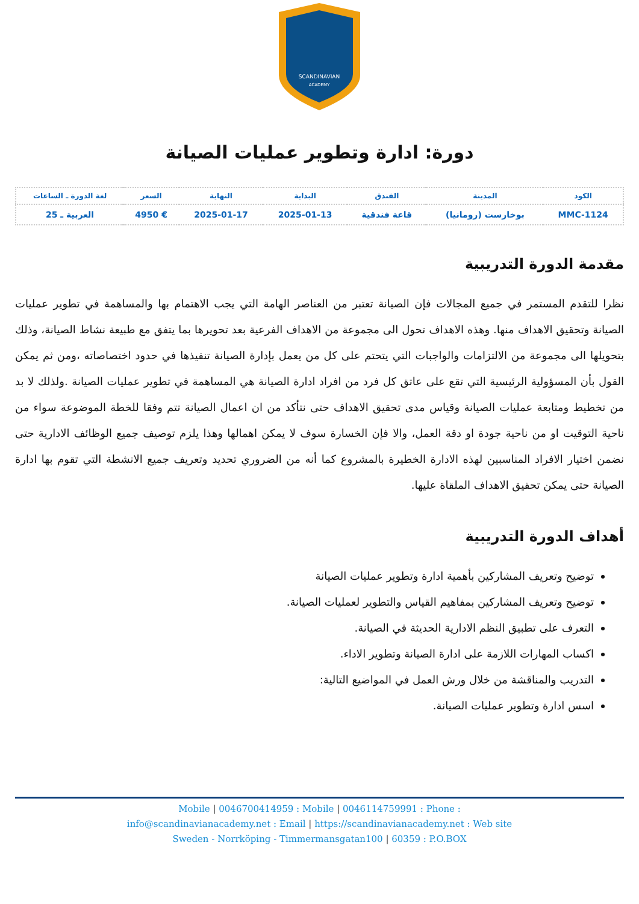SCANDINAVIAN
ACADEMY
دورة: ادارة وتطوير عمليات الصيانة
| الكود | المدينة | الفندق | البداية | النهاية | السعر | لغة الدورة ـ الساعات |
| --- | --- | --- | --- | --- | --- | --- |
| MMC-1124 | بوخارست (رومانيا) | قاعة فندقية | 2025-01-13 | 2025-01-17 | € 4950 | العربية ـ 25 |
مقدمة الدورة التدريبية
نظرا للتقدم المستمر في جميع المجالات فإن الصيانة تعتبر من العناصر الهامة التي يجب الاهتمام بها والمساهمة في تطوير عمليات الصيانة وتحقيق الاهداف منها. وهذه الاهداف تحول الى مجموعة من الاهداف الفرعية بعد تحويرها بما يتفق مع طبيعة نشاط الصيانة، وذلك بتحويلها الى مجموعة من الالتزامات والواجبات التي يتحتم على كل من يعمل بإدارة الصيانة تنفيذها في حدود اختصاصاته ،ومن ثم يمكن القول بأن المسؤولية الرئيسية التي تقع على عاتق كل فرد من افراد ادارة الصيانة هي المساهمة في تطوير عمليات الصيانة .ولذلك لا بد من تخطيط ومتابعة عمليات الصيانة وقياس مدى تحقيق الاهداف حتى نتأكد من ان اعمال الصيانة تتم وفقا للخطة الموضوعة سواء من ناحية التوقيت او من ناحية جودة او دقة العمل، والا فإن الخسارة سوف لا يمكن اهمالها وهذا يلزم توصيف جميع الوظائف الادارية حتى نضمن اختيار الافراد المناسبين لهذه الادارة الخطيرة بالمشروع كما أنه من الضروري تحديد وتعريف جميع الانشطة التي تقوم بها ادارة الصيانة حتى يمكن تحقيق الاهداف الملقاة عليها.
أهداف الدورة التدريبية
توضيح وتعريف المشاركين بأهمية ادارة وتطوير عمليات الصيانة
توضيح وتعريف المشاركين بمفاهيم القياس والتطوير لعمليات الصيانة.
التعرف على تطبيق النظم الادارية الحديثة في الصيانة.
اكساب المهارات اللازمة على ادارة الصيانة وتطوير الاداء.
التدريب والمناقشة من خلال ورش العمل في المواضيع التالية:
اسس ادارة وتطوير عمليات الصيانة.
Mobile | 0046700414959 : Mobile | 0046114759991 : Phone :
info@scandinavianacademy.net : Email | https://scandinavianacademy.net : Web site
Sweden - Norrköping - Timmermansgatan100 | 60359 : P.O.BOX